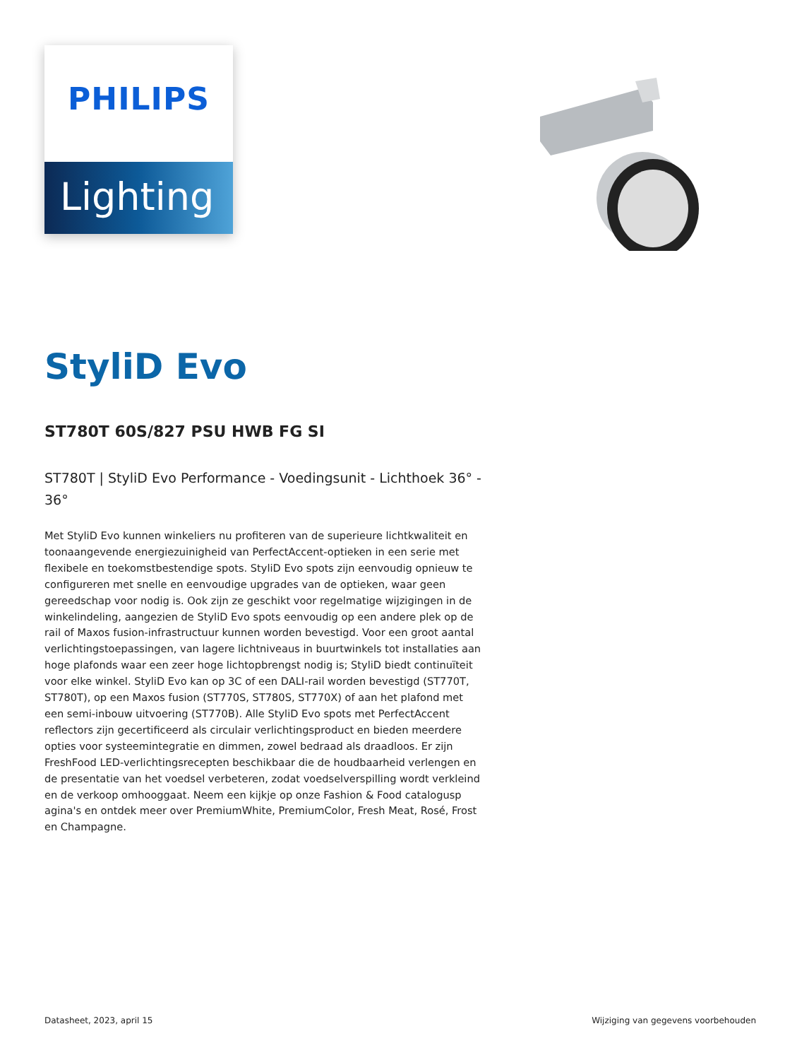PHILIPS
Lighting
StyliD Evo
ST780T 60S/827 PSU HWB FG SI
ST780T | StyliD Evo Performance - Voedingsunit - Lichthoek 36° - 36°
Met StyliD Evo kunnen winkeliers nu profiteren van de superieure lichtkwaliteit en toonaangevende energiezuinigheid van PerfectAccent-optieken in een serie met flexibele en toekomstbestendige spots. StyliD Evo spots zijn eenvoudig opnieuw te configureren met snelle en eenvoudige upgrades van de optieken, waar geen gereedschap voor nodig is. Ook zijn ze geschikt voor regelmatige wijzigingen in de winkelindeling, aangezien de StyliD Evo spots eenvoudig op een andere plek op de rail of Maxos fusion-infrastructuur kunnen worden bevestigd. Voor een groot aantal verlichtingstoepassingen, van lagere lichtniveaus in buurtwinkels tot installaties aan hoge plafonds waar een zeer hoge lichtopbrengst nodig is; StyliD biedt continuïteit voor elke winkel. StyliD Evo kan op 3C of een DALI-rail worden bevestigd (ST770T, ST780T), op een Maxos fusion (ST770S, ST780S, ST770X) of aan het plafond met een semi-inbouw uitvoering (ST770B). Alle StyliD Evo spots met PerfectAccent reflectors zijn gecertificeerd als circulair verlichtingsproduct en bieden meerdere opties voor systeemintegratie en dimmen, zowel bedraad als draadloos. Er zijn FreshFood LED-verlichtingsrecepten beschikbaar die de houdbaarheid verlengen en de presentatie van het voedsel verbeteren, zodat voedselverspilling wordt verkleind en de verkoop omhooggaat. Neem een kijkje op onze Fashion & Food catalogusp agina's en ontdek meer over PremiumWhite, PremiumColor, Fresh Meat, Rosé, Frost en Champagne.
Datasheet, 2023, april 15 Wijziging van gegevens voorbehouden